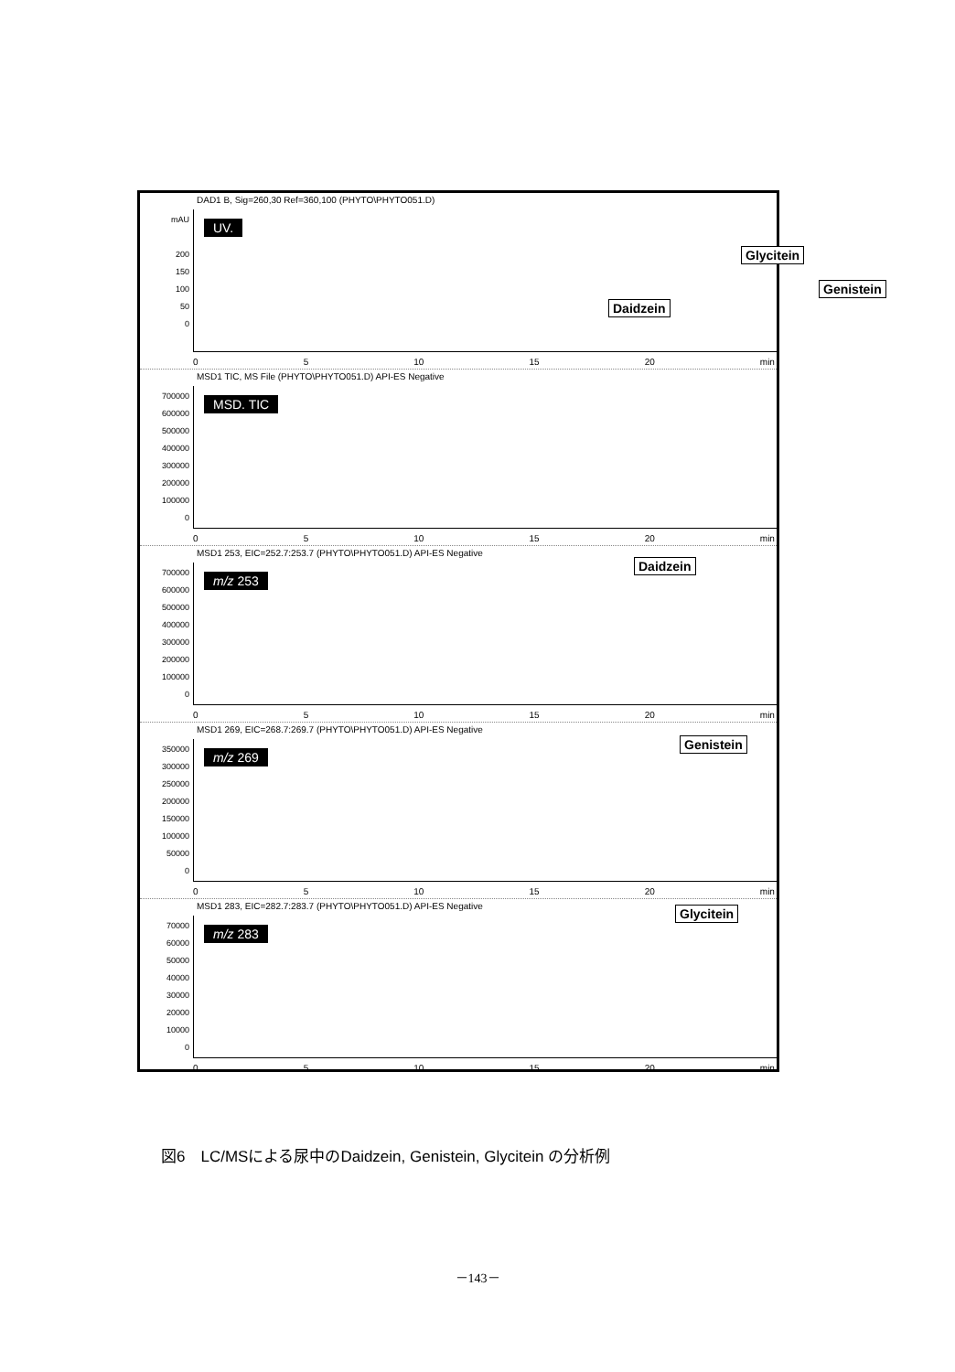DAD1 B, Sig=260,30 Ref=360,100 (PHYTO\PHYTO051.D)
mAU
200
150
100
50
0
UV.
Daidzein
Glycitein
Genistein
0 5 10 15 20 min
MSD1 TIC, MS File (PHYTO\PHYTO051.D) API-ES Negative
700000
600000
500000
400000
300000
200000
100000
0
MSD. TIC
0 5 10 15 20 min
MSD1 253, EIC=252.7:253.7 (PHYTO\PHYTO051.D) API-ES Negative
700000
600000
500000
400000
300000
200000
100000
0
m/z 253
Daidzein
0 5 10 15 20 min
MSD1 269, EIC=268.7:269.7 (PHYTO\PHYTO051.D) API-ES Negative
350000
300000
250000
200000
150000
100000
50000
0
m/z 269
Genistein
0 5 10 15 20 min
MSD1 283, EIC=282.7:283.7 (PHYTO\PHYTO051.D) API-ES Negative
70000
60000
50000
40000
30000
20000
10000
0
m/z 283
Glycitein
0 5 10 15 20 min
図6　LC/MSによる尿中のDaidzein, Genistein, Glycitein の分析例
－143－